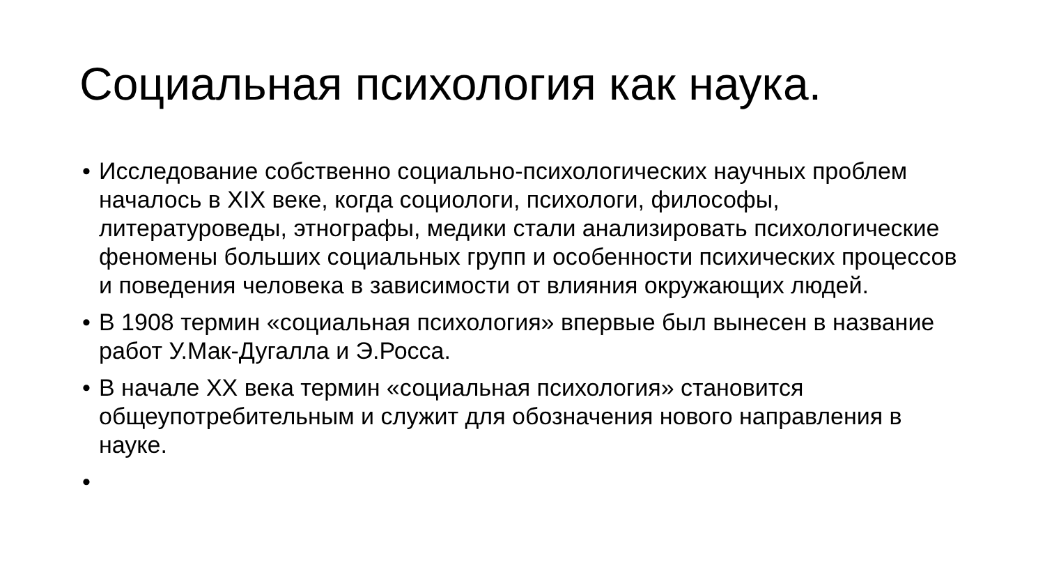Социальная психология как наука.
• Исследование собственно социально-психологических научных проблем началось в XIX веке, когда социологи, психологи, философы, литературоведы, этнографы, медики стали анализировать психологические феномены больших социальных групп и особенности психических процессов и поведения человека в зависимости от влияния окружающих людей.
• В 1908 термин «социальная психология» впервые был вынесен в название работ У.Мак-Дугалла и Э.Росса.
• В начале XX века термин «социальная психология» становится общеупотребительным и служит для обозначения нового направления в науке.
•